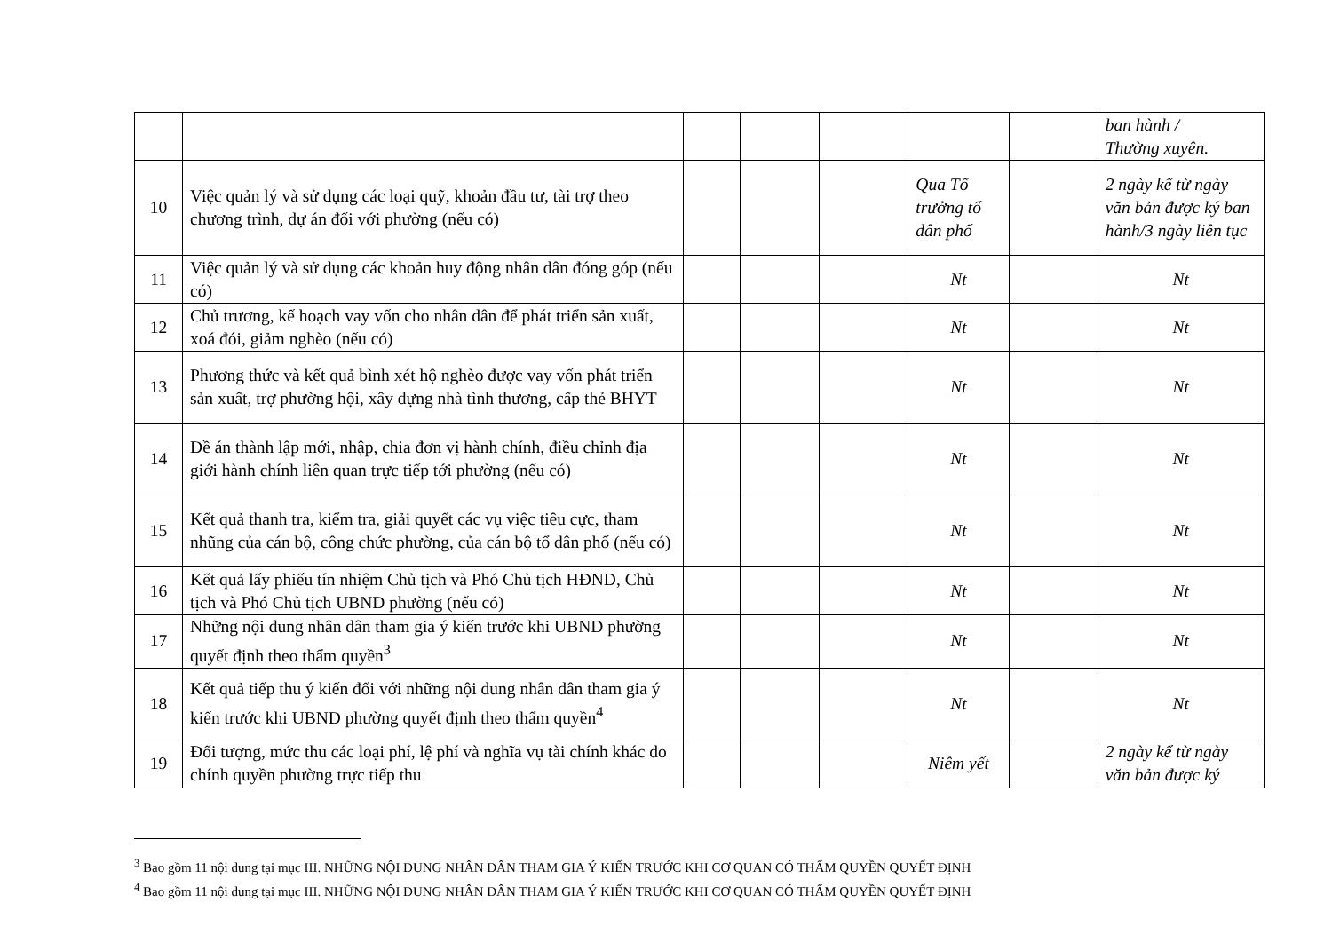| | | | | | | | ban hành / Thường xuyên. |
| 10 | Việc quản lý và sử dụng các loại quỹ, khoản đầu tư, tài trợ theo chương trình, dự án đối với phường (nếu có) | | | | Qua Tổ trưởng tổ dân phố | | 2 ngày kể từ ngày văn bản được ký ban hành/3 ngày liên tục |
| 11 | Việc quản lý và sử dụng các khoản huy động nhân dân đóng góp (nếu có) | | | | Nt | | Nt |
| 12 | Chủ trương, kế hoạch vay vốn cho nhân dân để phát triển sản xuất, xoá đói, giảm nghèo (nếu có) | | | | Nt | | Nt |
| 13 | Phương thức và kết quả bình xét hộ nghèo được vay vốn phát triển sản xuất, trợ phường hội, xây dựng nhà tình thương, cấp thẻ BHYT | | | | Nt | | Nt |
| 14 | Đề án thành lập mới, nhập, chia đơn vị hành chính, điều chỉnh địa giới hành chính liên quan trực tiếp tới phường (nếu có) | | | | Nt | | Nt |
| 15 | Kết quả thanh tra, kiểm tra, giải quyết các vụ việc tiêu cực, tham nhũng của cán bộ, công chức phường, của cán bộ tổ dân phố (nếu có) | | | | Nt | | Nt |
| 16 | Kết quả lấy phiếu tín nhiệm Chủ tịch và Phó Chủ tịch HĐND, Chủ tịch và Phó Chủ tịch UBND phường (nếu có) | | | | Nt | | Nt |
| 17 | Những nội dung nhân dân tham gia ý kiến trước khi UBND phường quyết định theo thẩm quyền<sup>3</sup> | | | | Nt | | Nt |
| 18 | Kết quả tiếp thu ý kiến đối với những nội dung nhân dân tham gia ý kiến trước khi UBND phường quyết định theo thẩm quyền<sup>4</sup> | | | | Nt | | Nt |
| 19 | Đối tượng, mức thu các loại phí, lệ phí và nghĩa vụ tài chính khác do chính quyền phường trực tiếp thu | | | | Niêm yết | | 2 ngày kể từ ngày văn bản được ký |
<sup>3</sup> Bao gồm 11 nội dung tại mục III. NHỮNG NỘI DUNG NHÂN DÂN THAM GIA Ý KIẾN TRƯỚC KHI CƠ QUAN CÓ THẨM QUYỀN QUYẾT ĐỊNH
<sup>4</sup> Bao gồm 11 nội dung tại mục III. NHỮNG NỘI DUNG NHÂN DÂN THAM GIA Ý KIẾN TRƯỚC KHI CƠ QUAN CÓ THẨM QUYỀN QUYẾT ĐỊNH